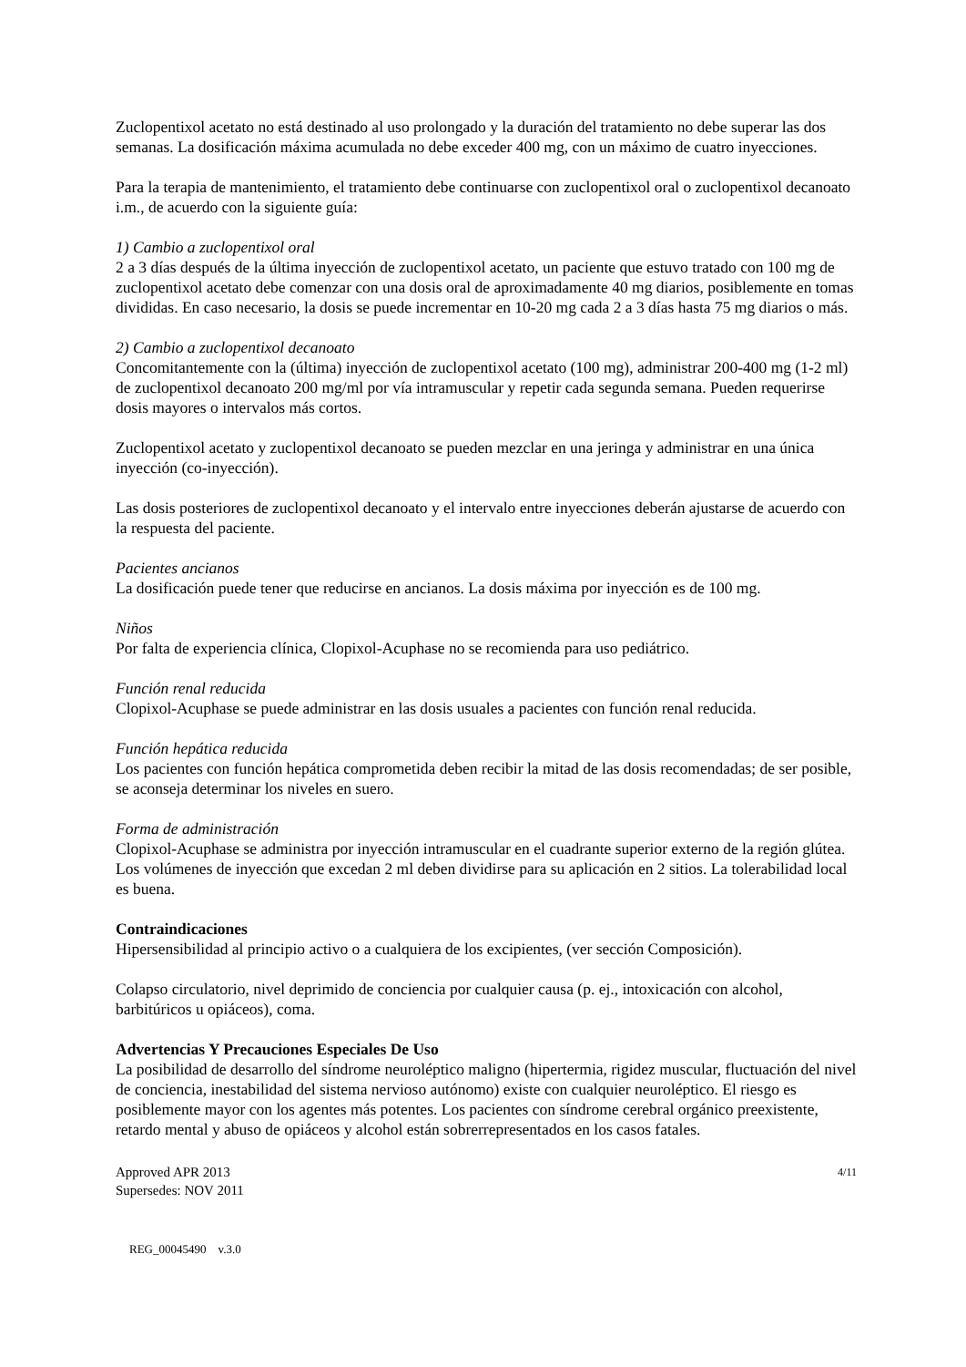Zuclopentixol acetato no está destinado al uso prolongado y la duración del tratamiento no debe superar las dos semanas. La dosificación máxima acumulada no debe exceder 400 mg, con un máximo de cuatro inyecciones.
Para la terapia de mantenimiento, el tratamiento debe continuarse con zuclopentixol oral o zuclopentixol decanoato i.m., de acuerdo con la siguiente guía:
1) Cambio a zuclopentixol oral
2 a 3 días después de la última inyección de zuclopentixol acetato, un paciente que estuvo tratado con 100 mg de zuclopentixol acetato debe comenzar con una dosis oral de aproximadamente 40 mg diarios, posiblemente en tomas divididas. En caso necesario, la dosis se puede incrementar en 10-20 mg cada 2 a 3 días hasta 75 mg diarios o más.
2) Cambio a zuclopentixol decanoato
Concomitantemente con la (última) inyección de zuclopentixol acetato (100 mg), administrar 200-400 mg (1-2 ml) de zuclopentixol decanoato 200 mg/ml por vía intramuscular y repetir cada segunda semana. Pueden requerirse dosis mayores o intervalos más cortos.
Zuclopentixol acetato y zuclopentixol decanoato se pueden mezclar en una jeringa y administrar en una única inyección (co-inyección).
Las dosis posteriores de zuclopentixol decanoato y el intervalo entre inyecciones deberán ajustarse de acuerdo con la respuesta del paciente.
Pacientes ancianos
La dosificación puede tener que reducirse en ancianos. La dosis máxima por inyección es de 100 mg.
Niños
Por falta de experiencia clínica, Clopixol-Acuphase no se recomienda para uso pediátrico.
Función renal reducida
Clopixol-Acuphase se puede administrar en las dosis usuales a pacientes con función renal reducida.
Función hepática reducida
Los pacientes con función hepática comprometida deben recibir la mitad de las dosis recomendadas; de ser posible, se aconseja determinar los niveles en suero.
Forma de administración
Clopixol-Acuphase se administra por inyección intramuscular en el cuadrante superior externo de la región glútea. Los volúmenes de inyección que excedan 2 ml deben dividirse para su aplicación en 2 sitios. La tolerabilidad local es buena.
Contraindicaciones
Hipersensibilidad al principio activo o a cualquiera de los excipientes, (ver sección Composición).
Colapso circulatorio, nivel deprimido de conciencia por cualquier causa (p. ej., intoxicación con alcohol, barbitúricos u opiáceos), coma.
Advertencias Y Precauciones Especiales De Uso
La posibilidad de desarrollo del síndrome neuroléptico maligno (hipertermia, rigidez muscular, fluctuación del nivel de conciencia, inestabilidad del sistema nervioso autónomo) existe con cualquier neuroléptico. El riesgo es posiblemente mayor con los agentes más potentes. Los pacientes con síndrome cerebral orgánico preexistente, retardo mental y abuso de opiáceos y alcohol están sobrerrepresentados en los casos fatales.
Approved APR 2013
Supersedes: NOV 2011
4/11
REG_00045490 v.3.0